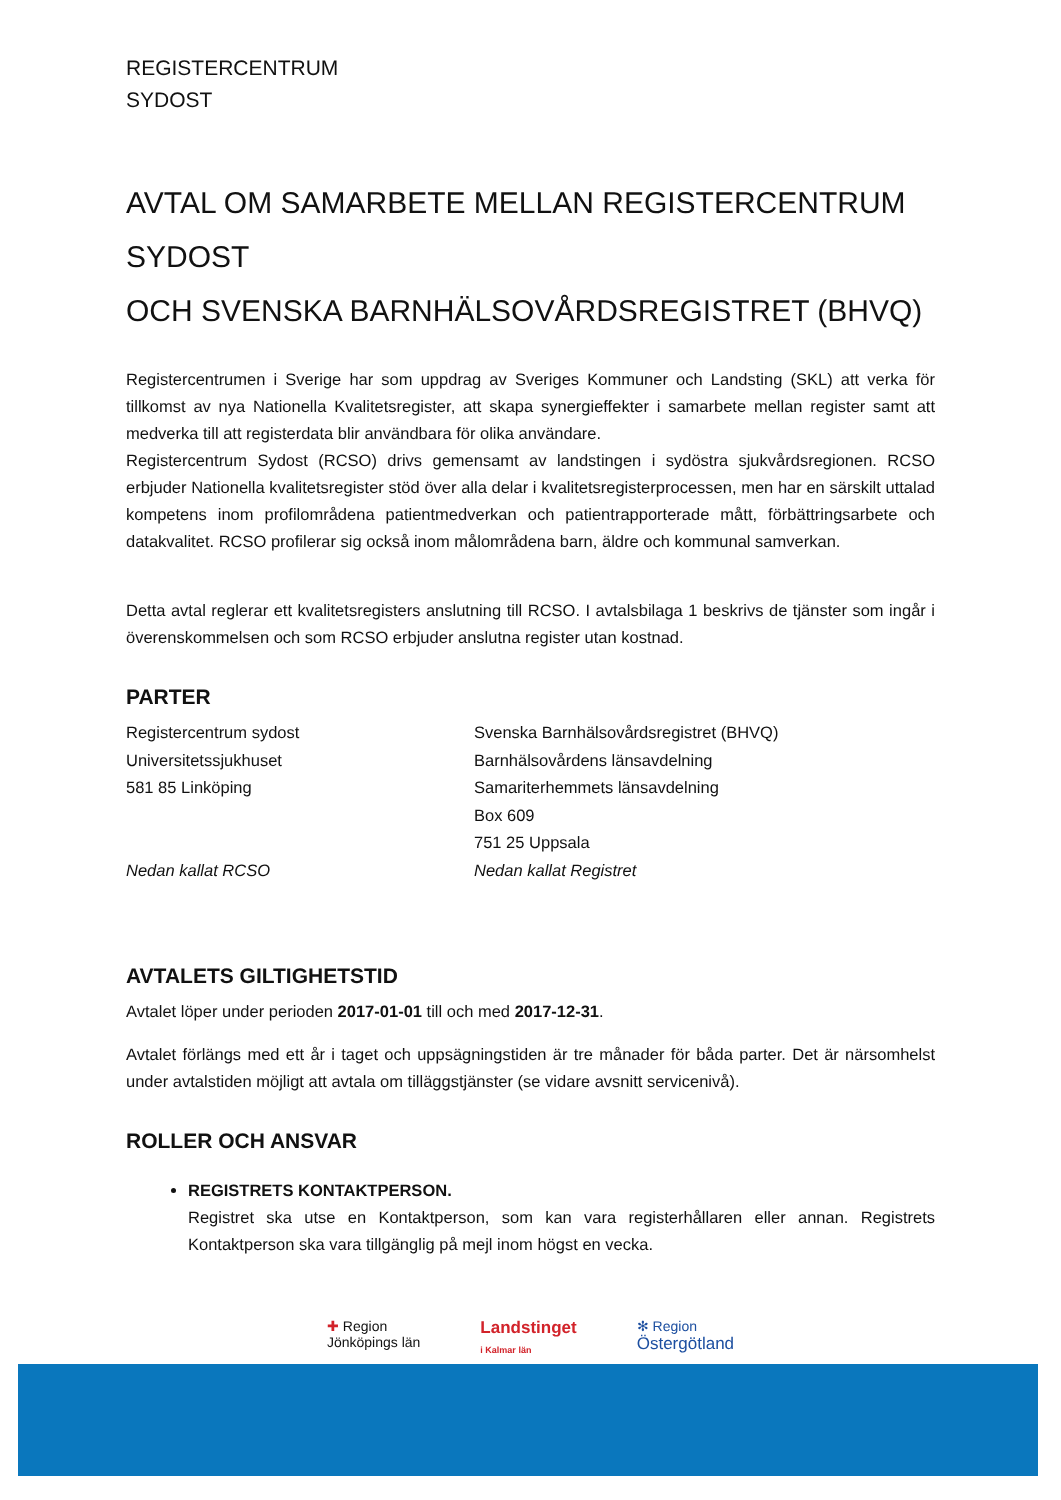REGISTERCENTRUM
SYDOST
AVTAL OM SAMARBETE MELLAN REGISTERCENTRUM SYDOST
OCH SVENSKA BARNHÄLSOVÅRDSREGISTRET (BHVQ)
Registercentrumen i Sverige har som uppdrag av Sveriges Kommuner och Landsting (SKL) att verka för tillkomst av nya Nationella Kvalitetsregister, att skapa synergieffekter i samarbete mellan register samt att medverka till att registerdata blir användbara för olika användare.
Registercentrum Sydost (RCSO) drivs gemensamt av landstingen i sydöstra sjukvårdsregionen. RCSO erbjuder Nationella kvalitetsregister stöd över alla delar i kvalitetsregisterprocessen, men har en särskilt uttalad kompetens inom profilområdena patientmedverkan och patientrapporterade mått, förbättringsarbete och datakvalitet. RCSO profilerar sig också inom målområdena barn, äldre och kommunal samverkan.
Detta avtal reglerar ett kvalitetsregisters anslutning till RCSO. I avtalsbilaga 1 beskrivs de tjänster som ingår i överenskommelsen och som RCSO erbjuder anslutna register utan kostnad.
PARTER
Registercentrum sydost
Universitetssjukhuset
581 85 Linköping
Nedan kallat RCSO
Svenska Barnhälsovårdsregistret (BHVQ)
Barnhälsovårdens länsavdelning
Samariterhemmets länsavdelning
Box 609
751 25 Uppsala
Nedan kallat Registret
AVTALETS GILTIGHETSTID
Avtalet löper under perioden 2017-01-01 till och med 2017-12-31.
Avtalet förlängs med ett år i taget och uppsägningstiden är tre månader för båda parter. Det är närsomhelst under avtalstiden möjligt att avtala om tilläggstjänster (se vidare avsnitt servicenivå).
ROLLER OCH ANSVAR
REGISTRETS KONTAKTPERSON.
Registret ska utse en Kontaktperson, som kan vara registerhållaren eller annan. Registrets Kontaktperson ska vara tillgänglig på mejl inom högst en vecka.
✚ Region
Jönköpings län
Landstinget
i Kalmar län
✻ Region
Östergötland